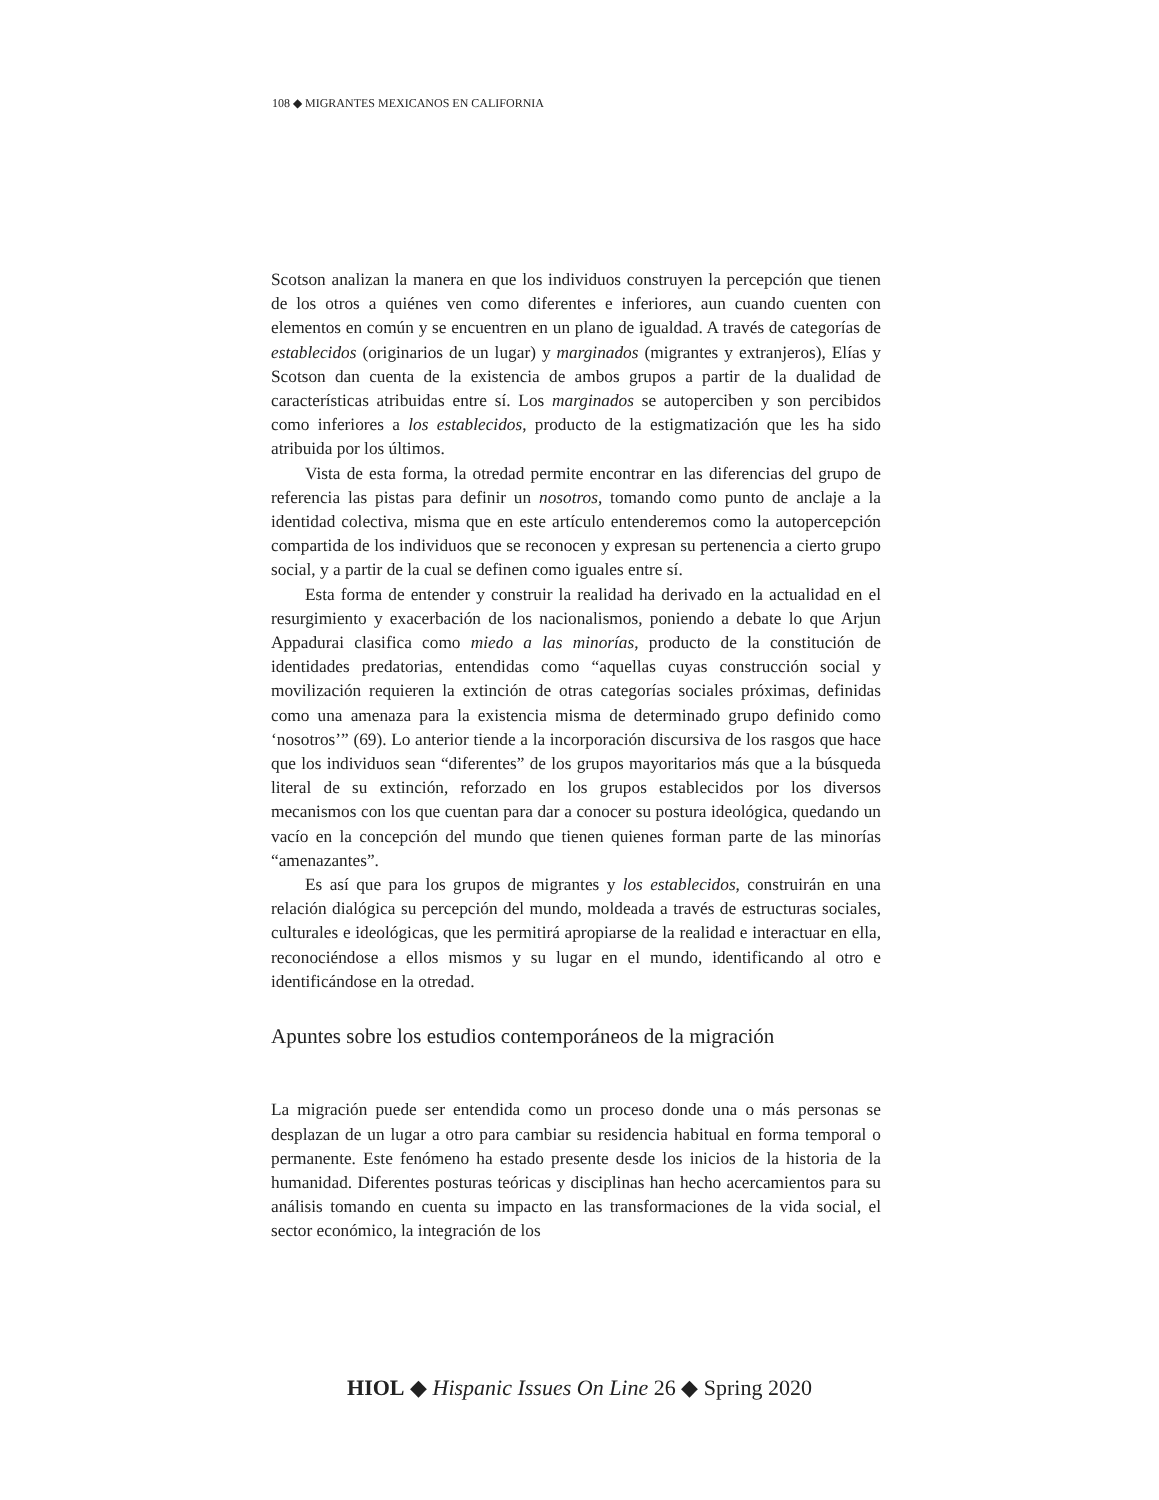108 ◆ MIGRANTES MEXICANOS EN CALIFORNIA
Scotson analizan la manera en que los individuos construyen la percepción que tienen de los otros a quiénes ven como diferentes e inferiores, aun cuando cuenten con elementos en común y se encuentren en un plano de igualdad. A través de categorías de establecidos (originarios de un lugar) y marginados (migrantes y extranjeros), Elías y Scotson dan cuenta de la existencia de ambos grupos a partir de la dualidad de características atribuidas entre sí. Los marginados se autoperciben y son percibidos como inferiores a los establecidos, producto de la estigmatización que les ha sido atribuida por los últimos.
Vista de esta forma, la otredad permite encontrar en las diferencias del grupo de referencia las pistas para definir un nosotros, tomando como punto de anclaje a la identidad colectiva, misma que en este artículo entenderemos como la autopercepción compartida de los individuos que se reconocen y expresan su pertenencia a cierto grupo social, y a partir de la cual se definen como iguales entre sí.
Esta forma de entender y construir la realidad ha derivado en la actualidad en el resurgimiento y exacerbación de los nacionalismos, poniendo a debate lo que Arjun Appadurai clasifica como miedo a las minorías, producto de la constitución de identidades predatorias, entendidas como “aquellas cuyas construcción social y movilización requieren la extinción de otras categorías sociales próximas, definidas como una amenaza para la existencia misma de determinado grupo definido como ‘nosotros’” (69). Lo anterior tiende a la incorporación discursiva de los rasgos que hace que los individuos sean “diferentes” de los grupos mayoritarios más que a la búsqueda literal de su extinción, reforzado en los grupos establecidos por los diversos mecanismos con los que cuentan para dar a conocer su postura ideológica, quedando un vacío en la concepción del mundo que tienen quienes forman parte de las minorías “amenazantes”.
Es así que para los grupos de migrantes y los establecidos, construirán en una relación dialógica su percepción del mundo, moldeada a través de estructuras sociales, culturales e ideológicas, que les permitirá apropiarse de la realidad e interactuar en ella, reconociéndose a ellos mismos y su lugar en el mundo, identificando al otro e identificándose en la otredad.
Apuntes sobre los estudios contemporáneos de la migración
La migración puede ser entendida como un proceso donde una o más personas se desplazan de un lugar a otro para cambiar su residencia habitual en forma temporal o permanente. Este fenómeno ha estado presente desde los inicios de la historia de la humanidad. Diferentes posturas teóricas y disciplinas han hecho acercamientos para su análisis tomando en cuenta su impacto en las transformaciones de la vida social, el sector económico, la integración de los
HIOL ◆ Hispanic Issues On Line 26 ◆ Spring 2020